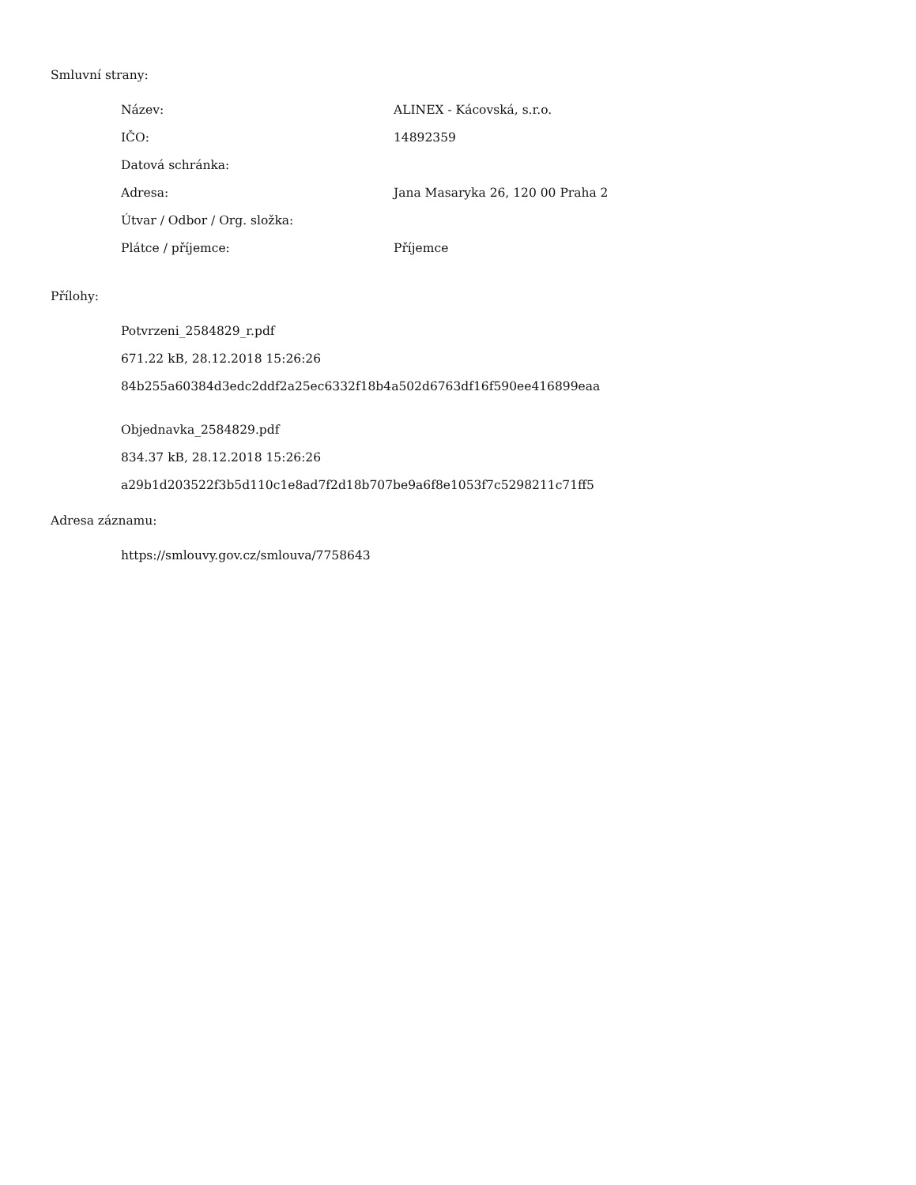Smluvní strany:
| Název: | ALINEX - Kácovská, s.r.o. |
| IČO: | 14892359 |
| Datová schránka: | |
| Adresa: | Jana Masaryka 26, 120 00 Praha 2 |
| Útvar / Odbor / Org. složka: | |
| Plátce / příjemce: | Příjemce |
Přílohy:
Potvrzeni_2584829_r.pdf
671.22 kB, 28.12.2018 15:26:26
84b255a60384d3edc2ddf2a25ec6332f18b4a502d6763df16f590ee416899eaa
Objednavka_2584829.pdf
834.37 kB, 28.12.2018 15:26:26
a29b1d203522f3b5d110c1e8ad7f2d18b707be9a6f8e1053f7c5298211c71ff5
Adresa záznamu:
https://smlouvy.gov.cz/smlouva/7758643